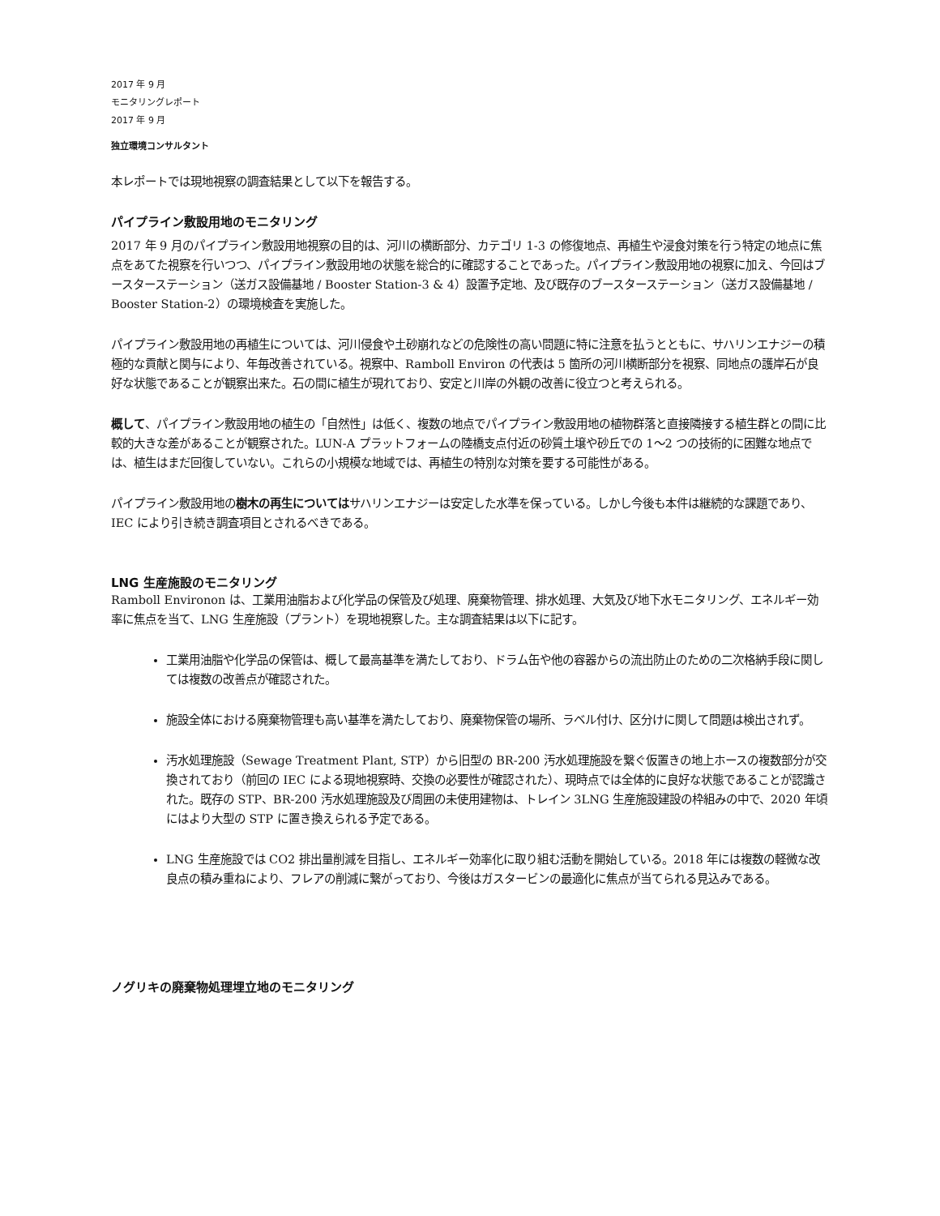2017 年 9 月
モニタリングレポート
2017 年 9 月
独立環境コンサルタント
本レポートでは現地視察の調査結果として以下を報告する。
パイプライン敷設用地のモニタリング
2017 年 9 月のパイプライン敷設用地視察の目的は、河川の横断部分、カテゴリ 1-3 の修復地点、再植生や浸食対策を行う特定の地点に焦点をあてた視察を行いつつ、パイプライン敷設用地の状態を総合的に確認することであった。パイプライン敷設用地の視察に加え、今回はブースターステーション（送ガス設備基地 / Booster Station-3 & 4）設置予定地、及び既存のブースターステーション（送ガス設備基地 / Booster Station-2）の環境検査を実施した。
パイプライン敷設用地の再植生については、河川侵食や土砂崩れなどの危険性の高い問題に特に注意を払うとともに、サハリンエナジーの積極的な貢献と関与により、年毎改善されている。視察中、Ramboll Environ の代表は 5 箇所の河川横断部分を視察、同地点の護岸石が良好な状態であることが観察出来た。石の間に植生が現れており、安定と川岸の外観の改善に役立つと考えられる。
概して、パイプライン敷設用地の植生の「自然性」は低く、複数の地点でパイプライン敷設用地の植物群落と直接隣接する植生群との間に比較的大きな差があることが観察された。LUN-A プラットフォームの陸橋支点付近の砂質土壌や砂丘での 1〜2 つの技術的に困難な地点では、植生はまだ回復していない。これらの小規模な地域では、再植生の特別な対策を要する可能性がある。
パイプライン敷設用地の樹木の再生についてはサハリンエナジーは安定した水準を保っている。しかし今後も本件は継続的な課題であり、IEC により引き続き調査項目とされるべきである。
LNG 生産施設のモニタリング
Ramboll Environon は、工業用油脂および化学品の保管及び処理、廃棄物管理、排水処理、大気及び地下水モニタリング、エネルギー効率に焦点を当て、LNG 生産施設（プラント）を現地視察した。主な調査結果は以下に記す。
工業用油脂や化学品の保管は、概して最高基準を満たしており、ドラム缶や他の容器からの流出防止のための二次格納手段に関しては複数の改善点が確認された。
施設全体における廃棄物管理も高い基準を満たしており、廃棄物保管の場所、ラベル付け、区分けに関して問題は検出されず。
汚水処理施設（Sewage Treatment Plant, STP）から旧型の BR-200 汚水処理施設を繋ぐ仮置きの地上ホースの複数部分が交換されており（前回の IEC による現地視察時、交換の必要性が確認された）、現時点では全体的に良好な状態であることが認識された。既存の STP、BR-200 汚水処理施設及び周囲の未使用建物は、トレイン 3LNG 生産施設建設の枠組みの中で、2020 年頃にはより大型の STP に置き換えられる予定である。
LNG 生産施設では CO2 排出量削減を目指し、エネルギー効率化に取り組む活動を開始している。2018 年には複数の軽微な改良点の積み重ねにより、フレアの削減に繋がっており、今後はガスタービンの最適化に焦点が当てられる見込みである。
ノグリキの廃棄物処理埋立地のモニタリング